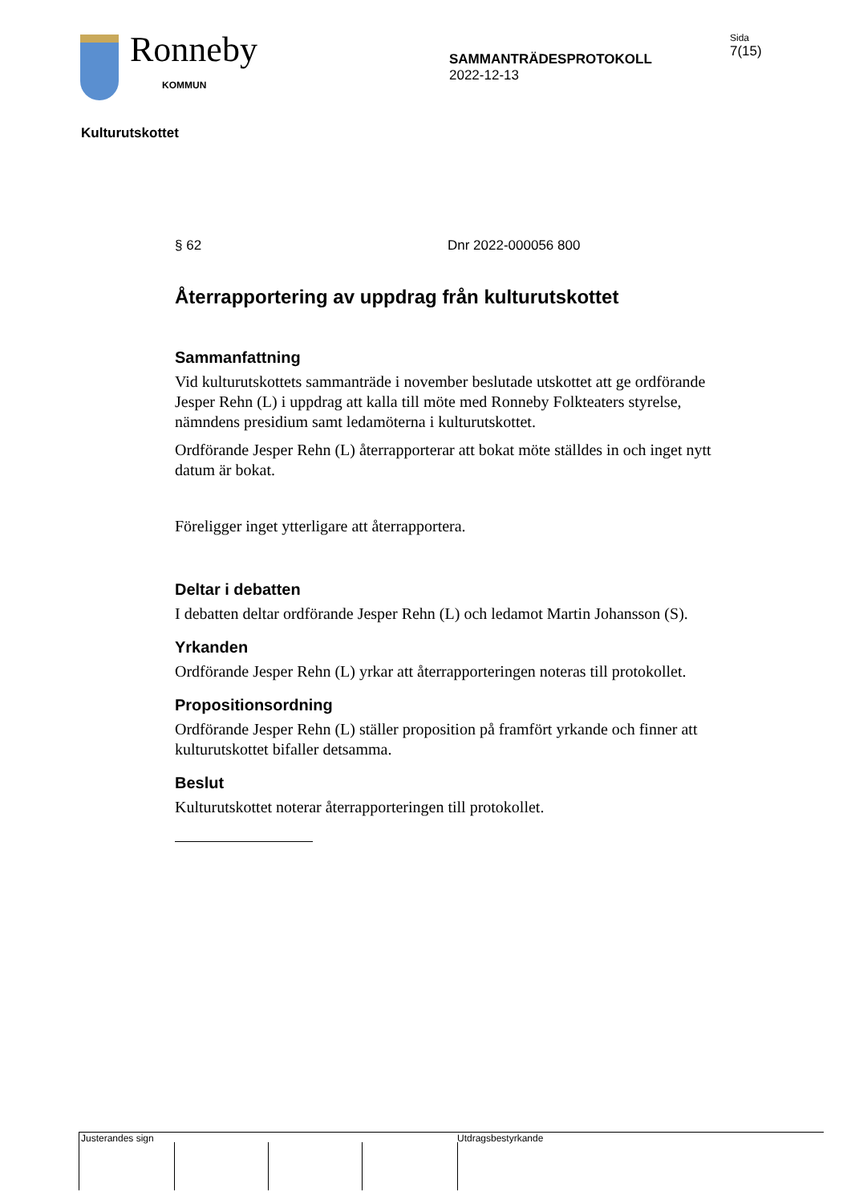Ronneby
KOMMUN
SAMMANTRÄDESPROTOKOLL
2022-12-13
Sida
7(15)
Kulturutskottet
§ 62 Dnr 2022-000056 800
Återrapportering av uppdrag från kulturutskottet
Sammanfattning
Vid kulturutskottets sammanträde i november beslutade utskottet att ge ordförande Jesper Rehn (L) i uppdrag att kalla till möte med Ronneby Folkteaters styrelse, nämndens presidium samt ledamöterna i kulturutskottet.
Ordförande Jesper Rehn (L) återrapporterar att bokat möte ställdes in och inget nytt datum är bokat.
Föreligger inget ytterligare att återrapportera.
Deltar i debatten
I debatten deltar ordförande Jesper Rehn (L) och ledamot Martin Johansson (S).
Yrkanden
Ordförande Jesper Rehn (L) yrkar att återrapporteringen noteras till protokollet.
Propositionsordning
Ordförande Jesper Rehn (L) ställer proposition på framfört yrkande och finner att kulturutskottet bifaller detsamma.
Beslut
Kulturutskottet noterar återrapporteringen till protokollet.
Justerandes sign
Utdragsbestyrkande